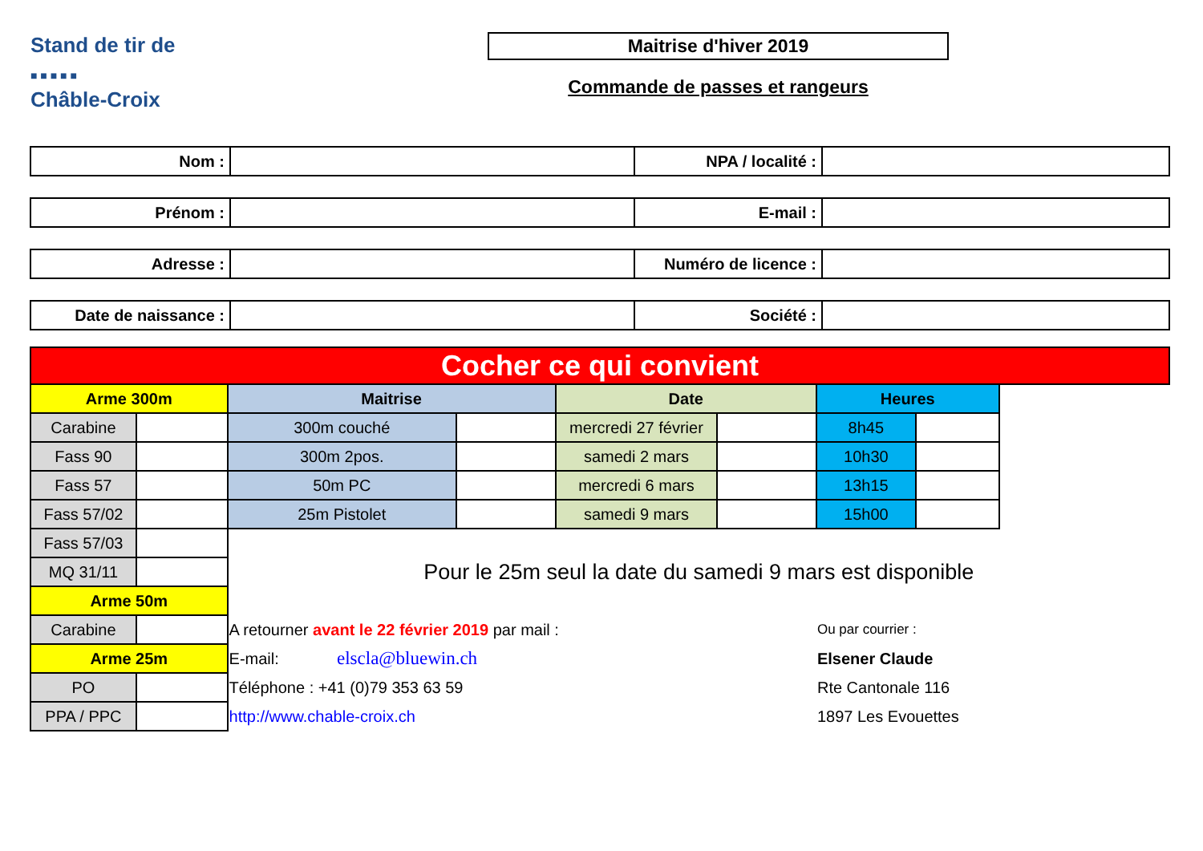Stand de tir de
■ ■ ■ ■ ■
Châble-Croix
Maitrise d'hiver 2019
Commande de passes et rangeurs
| Nom : | | NPA / localité : | |
| Prénom : | | E-mail : | |
| Adresse : | | Numéro de licence : | |
| Date de naissance : | | Société : | |
| Cocher ce qui convient | | | | | | | | |
| Arme 300m | | Maitrise | | Date | | Heures | | |
| Carabine | | 300m couché | | mercredi 27 février | | 8h45 | | |
| Fass 90 | | 300m 2pos. | | samedi 2 mars | | 10h30 | | |
| Fass 57 | | 50m PC | | mercredi 6 mars | | 13h15 | | |
| Fass 57/02 | | 25m Pistolet | | samedi 9 mars | | 15h00 | | |
| Fass 57/03 | | Pour le 25m seul la date du samedi 9 mars est disponible | | | | | | |
| MQ 31/11 | | | | | | | | |
| Arme 50m | | | | | | | | |
| Carabine | | A retourner avant le 22 février 2019 par mail : | | | | Ou par courrier : | | |
| Arme 25m | | E-mail: elscla@bluewin.ch | | | | Elsener Claude | | |
| PO | | Téléphone : +41 (0)79 353 63 59 | | | | Rte Cantonale 116 | | |
| PPA / PPC | | http://www.chable-croix.ch | | | | 1897 Les Evouettes | | |